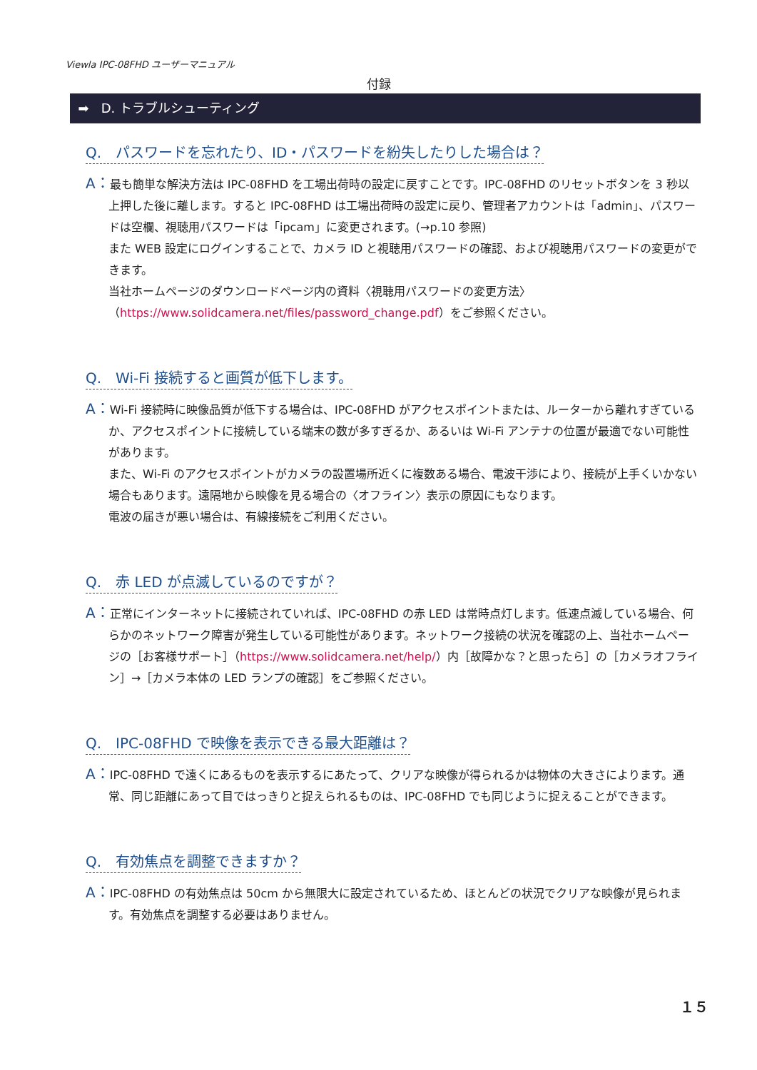Viewla IPC-08FHD ユーザーマニュアル
付録
➡ D. トラブルシューティング
Q.　パスワードを忘れたり、ID・パスワードを紛失したりした場合は？
A：最も簡単な解決方法は IPC-08FHD を工場出荷時の設定に戻すことです。IPC-08FHD のリセットボタンを 3 秒以上押した後に離します。すると IPC-08FHD は工場出荷時の設定に戻り、管理者アカウントは「admin」、パスワードは空欄、視聴用パスワードは「ipcam」に変更されます。(→p.10 参照)
また WEB 設定にログインすることで、カメラ ID と視聴用パスワードの確認、および視聴用パスワードの変更ができます。
当社ホームページのダウンロードページ内の資料〈視聴用パスワードの変更方法〉
（https://www.solidcamera.net/files/password_change.pdf）をご参照ください。
Q.　Wi-Fi 接続すると画質が低下します。
A：Wi-Fi 接続時に映像品質が低下する場合は、IPC-08FHD がアクセスポイントまたは、ルーターから離れすぎているか、アクセスポイントに接続している端末の数が多すぎるか、あるいは Wi-Fi アンテナの位置が最適でない可能性があります。
また、Wi-Fi のアクセスポイントがカメラの設置場所近くに複数ある場合、電波干渉により、接続が上手くいかない場合もあります。遠隔地から映像を見る場合の〈オフライン〉表示の原因にもなります。
電波の届きが悪い場合は、有線接続をご利用ください。
Q.　赤 LED が点滅しているのですが？
A：正常にインターネットに接続されていれば、IPC-08FHD の赤 LED は常時点灯します。低速点滅している場合、何らかのネットワーク障害が発生している可能性があります。ネットワーク接続の状況を確認の上、当社ホームページの［お客様サポート］（https://www.solidcamera.net/help/）内［故障かな？と思ったら］の［カメラオフライン］→［カメラ本体の LED ランプの確認］をご参照ください。
Q.　IPC-08FHD で映像を表示できる最大距離は？
A：IPC-08FHD で遠くにあるものを表示するにあたって、クリアな映像が得られるかは物体の大きさによります。通常、同じ距離にあって目ではっきりと捉えられるものは、IPC-08FHD でも同じように捉えることができます。
Q.　有効焦点を調整できますか？
A：IPC-08FHD の有効焦点は 50cm から無限大に設定されているため、ほとんどの状況でクリアな映像が見られます。有効焦点を調整する必要はありません。
１５